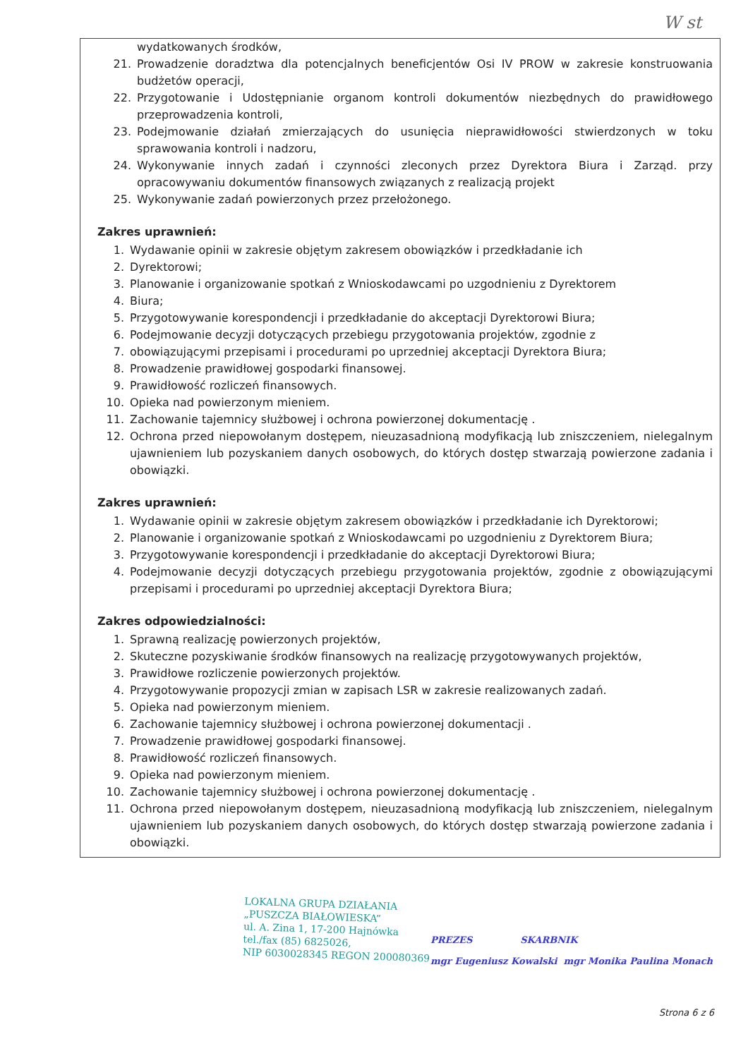W st
wydatkowanych środków,
21. Prowadzenie doradztwa dla potencjalnych beneficjentów Osi IV PROW w zakresie konstruowania budżetów operacji,
22. Przygotowanie i Udostępnianie organom kontroli dokumentów niezbędnych do prawidłowego przeprowadzenia kontroli,
23. Podejmowanie działań zmierzających do usunięcia nieprawidłowości stwierdzonych w toku sprawowania kontroli i nadzoru,
24. Wykonywanie innych zadań i czynności zleconych przez Dyrektora Biura i Zarząd. przy opracowywaniu dokumentów finansowych związanych z realizacją projekt
25. Wykonywanie zadań powierzonych przez przełożonego.
Zakres uprawnień:
1. Wydawanie opinii w zakresie objętym zakresem obowiązków i przedkładanie ich
2. Dyrektorowi;
3. Planowanie i organizowanie spotkań z Wnioskodawcami po uzgodnieniu z Dyrektorem
4. Biura;
5. Przygotowywanie korespondencji i przedkładanie do akceptacji Dyrektorowi Biura;
6. Podejmowanie decyzji dotyczących przebiegu przygotowania projektów, zgodnie z
7. obowiązującymi przepisami i procedurami po uprzedniej akceptacji Dyrektora Biura;
8. Prowadzenie prawidłowej gospodarki finansowej.
9. Prawidłowość rozliczeń finansowych.
10. Opieka nad powierzonym mieniem.
11. Zachowanie tajemnicy służbowej i ochrona powierzonej dokumentację .
12. Ochrona przed niepowołanym dostępem, nieuzasadnioną modyfikacją lub zniszczeniem, nielegalnym ujawnieniem lub pozyskaniem danych osobowych, do których dostęp stwarzają powierzone zadania i obowiązki.
Zakres uprawnień:
1. Wydawanie opinii w zakresie objętym zakresem obowiązków i przedkładanie ich Dyrektorowi;
2. Planowanie i organizowanie spotkań z Wnioskodawcami po uzgodnieniu z Dyrektorem Biura;
3. Przygotowywanie korespondencji i przedkładanie do akceptacji Dyrektorowi Biura;
4. Podejmowanie decyzji dotyczących przebiegu przygotowania projektów, zgodnie z obowiązującymi przepisami i procedurami po uprzedniej akceptacji Dyrektora Biura;
Zakres odpowiedzialności:
1. Sprawną realizację powierzonych projektów,
2. Skuteczne pozyskiwanie środków finansowych na realizację przygotowywanych projektów,
3. Prawidłowe rozliczenie powierzonych projektów.
4. Przygotowywanie propozycji zmian w zapisach LSR w zakresie realizowanych zadań.
5. Opieka nad powierzonym mieniem.
6. Zachowanie tajemnicy służbowej i ochrona powierzonej dokumentacji .
7. Prowadzenie prawidłowej gospodarki finansowej.
8. Prawidłowość rozliczeń finansowych.
9. Opieka nad powierzonym mieniem.
10. Zachowanie tajemnicy służbowej i ochrona powierzonej dokumentację .
11. Ochrona przed niepowołanym dostępem, nieuzasadnioną modyfikacją lub zniszczeniem, nielegalnym ujawnieniem lub pozyskaniem danych osobowych, do których dostęp stwarzają powierzone zadania i obowiązki.
LOKALNA GRUPA DZIAŁANIA
„PUSZCZA BIAŁOWIESKA”
ul. A. Zina 1, 17-200 Hajnówka
tel./fax (85) 6825026,
NIP 6030028345 REGON 200080369
PREZES SKARBNIK
mgr Eugeniusz Kowalski mgr Monika Paulina Monach
Strona 6 z 6